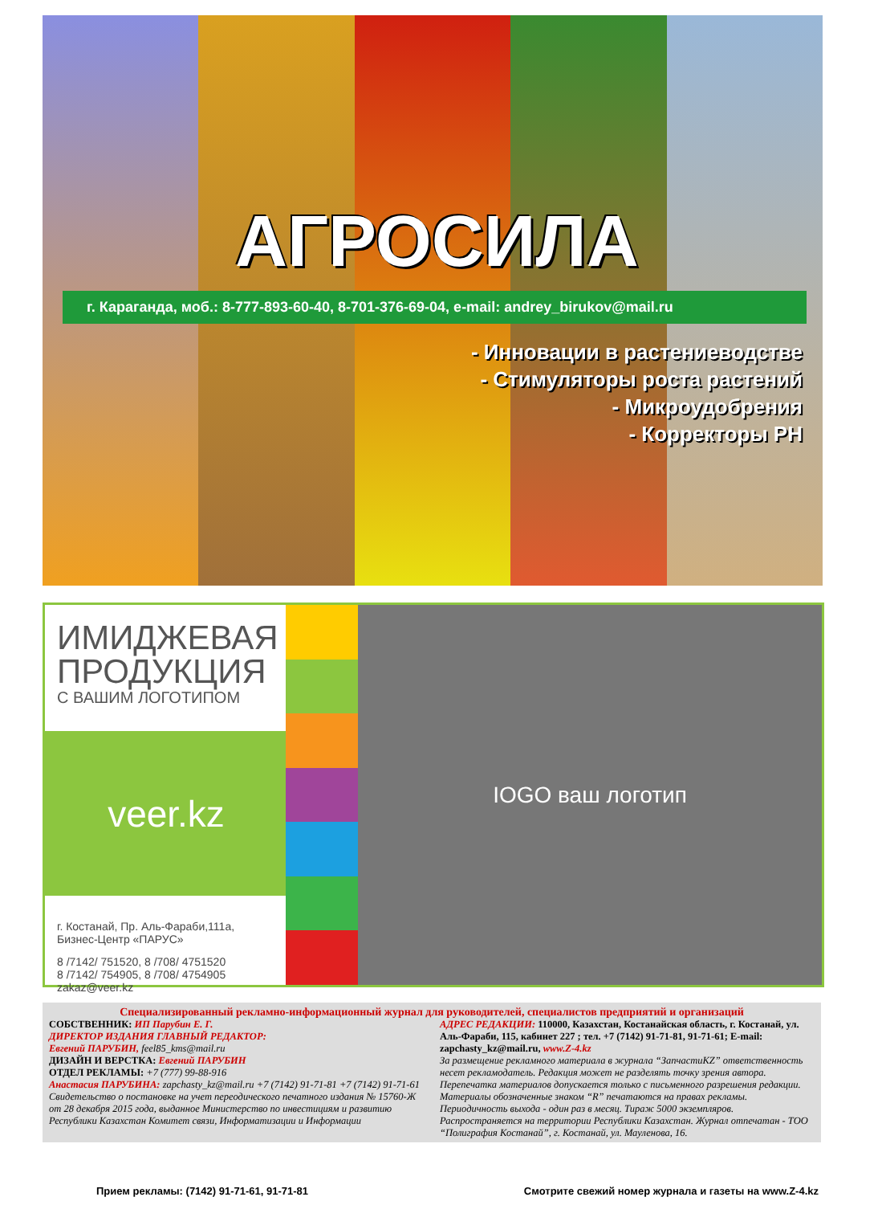АГРОСИЛА
г. Караганда, моб.: 8-777-893-60-40, 8-701-376-69-04, e-mail: andrey_birukov@mail.ru
- Инновации в растениеводстве
- Стимуляторы роста растений
- Микроудобрения
- Корректоры PH
ИМИДЖЕВАЯ
ПРОДУКЦИЯ
С ВАШИМ ЛОГОТИПОМ
veer.kz
г. Костанай, Пр. Аль-Фараби,111а,
Бизнес-Центр «ПАРУС»
8 /7142/ 751520, 8 /708/ 4751520
8 /7142/ 754905, 8 /708/ 4754905
zakaz@veer.kz
IOGO ваш логотип
Специализированный рекламно-информационный журнал для руководителей, специалистов предприятий и организаций
СОБСТВЕННИК: ИП Парубин Е. Г.
ДИРЕКТОР ИЗДАНИЯ ГЛАВНЫЙ РЕДАКТОР:
Евгений ПАРУБИН, feel85_kms@mail.ru
ДИЗАЙН И ВЕРСТКА: Евгений ПАРУБИН
ОТДЕЛ РЕКЛАМЫ: +7 (777) 99-88-916
Анастасия ПАРУБИНА: zapchasty_kz@mail.ru +7 (7142) 91-71-81 +7 (7142) 91-71-61
Свидетельство о постановке на учет переодического печатного издания № 15760-Ж от 28 декабря 2015 года, выданное Министерство по инвестициям и развитию Республики Казахстан Комитет связи, Информатизации и Информации
АДРЕС РЕДАКЦИИ: 110000, Казахстан, Костанайская область, г. Костанай, ул. Аль-Фараби, 115, кабинет 227 ; тел. +7 (7142) 91-71-81, 91-71-61; E-mail: zapchasty_kz@mail.ru, www.Z-4.kz
За размещение рекламного материала в журнала “ЗапчастиKZ” ответственность несет рекламодатель. Редакция может не разделять точку зрения автора. Перепечатка материалов допускается только с письменного разрешения редакции. Материалы обозначенные знаком “R” печатаются на правах рекламы. Периодичность выхода - один раз в месяц. Тираж 5000 экземпляров. Распространяется на территории Республики Казахстан. Журнал отпечатан - ТОО “Полиграфия Костанай”, г. Костанай, ул. Мауленова, 16.
Прием рекламы: (7142) 91-71-61, 91-71-81 Смотрите свежий номер журнала и газеты на www.Z-4.kz